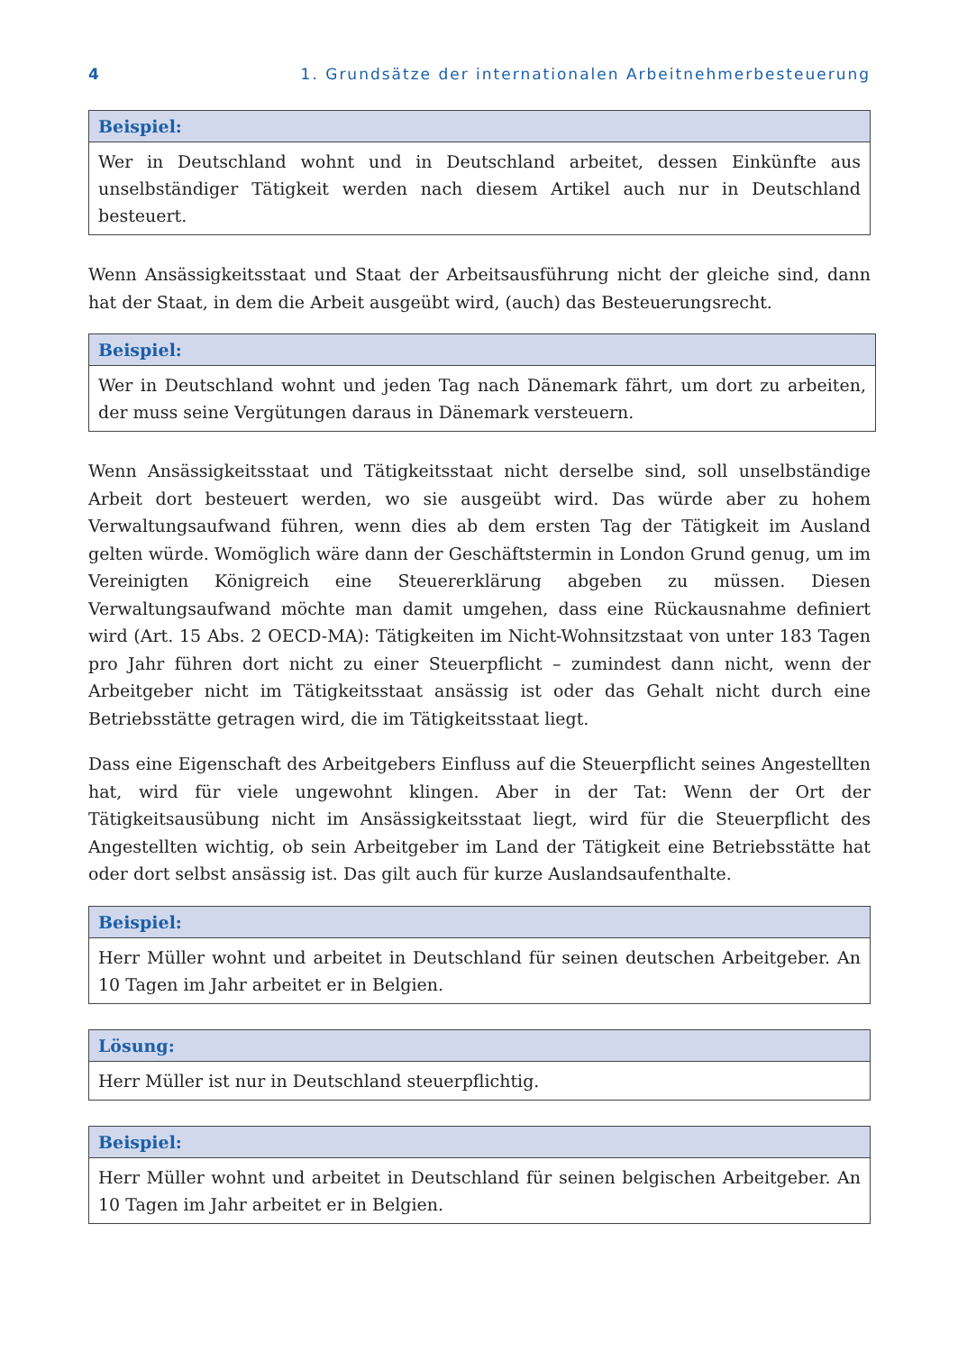4 1. Grundsätze der internationalen Arbeitnehmerbesteuerung
Beispiel:
Wer in Deutschland wohnt und in Deutschland arbeitet, dessen Einkünfte aus unselbständiger Tätigkeit werden nach diesem Artikel auch nur in Deutschland besteuert.
Wenn Ansässigkeitsstaat und Staat der Arbeitsausführung nicht der gleiche sind, dann hat der Staat, in dem die Arbeit ausgeübt wird, (auch) das Besteuerungsrecht.
Beispiel:
Wer in Deutschland wohnt und jeden Tag nach Dänemark fährt, um dort zu arbeiten, der muss seine Vergütungen daraus in Dänemark versteuern.
Wenn Ansässigkeitsstaat und Tätigkeitsstaat nicht derselbe sind, soll unselbständige Arbeit dort besteuert werden, wo sie ausgeübt wird. Das würde aber zu hohem Verwaltungsaufwand führen, wenn dies ab dem ersten Tag der Tätigkeit im Ausland gelten würde. Womöglich wäre dann der Geschäftstermin in London Grund genug, um im Vereinigten Königreich eine Steuererklärung abgeben zu müssen. Diesen Verwaltungsaufwand möchte man damit umgehen, dass eine Rückausnahme definiert wird (Art. 15 Abs. 2 OECD-MA): Tätigkeiten im Nicht-Wohnsitzstaat von unter 183 Tagen pro Jahr führen dort nicht zu einer Steuerpflicht – zumindest dann nicht, wenn der Arbeitgeber nicht im Tätigkeitsstaat ansässig ist oder das Gehalt nicht durch eine Betriebsstätte getragen wird, die im Tätigkeitsstaat liegt.
Dass eine Eigenschaft des Arbeitgebers Einfluss auf die Steuerpflicht seines Angestellten hat, wird für viele ungewohnt klingen. Aber in der Tat: Wenn der Ort der Tätigkeitsausübung nicht im Ansässigkeitsstaat liegt, wird für die Steuerpflicht des Angestellten wichtig, ob sein Arbeitgeber im Land der Tätigkeit eine Betriebsstätte hat oder dort selbst ansässig ist. Das gilt auch für kurze Auslandsaufenthalte.
Beispiel:
Herr Müller wohnt und arbeitet in Deutschland für seinen deutschen Arbeitgeber. An 10 Tagen im Jahr arbeitet er in Belgien.
Lösung:
Herr Müller ist nur in Deutschland steuerpflichtig.
Beispiel:
Herr Müller wohnt und arbeitet in Deutschland für seinen belgischen Arbeitgeber. An 10 Tagen im Jahr arbeitet er in Belgien.